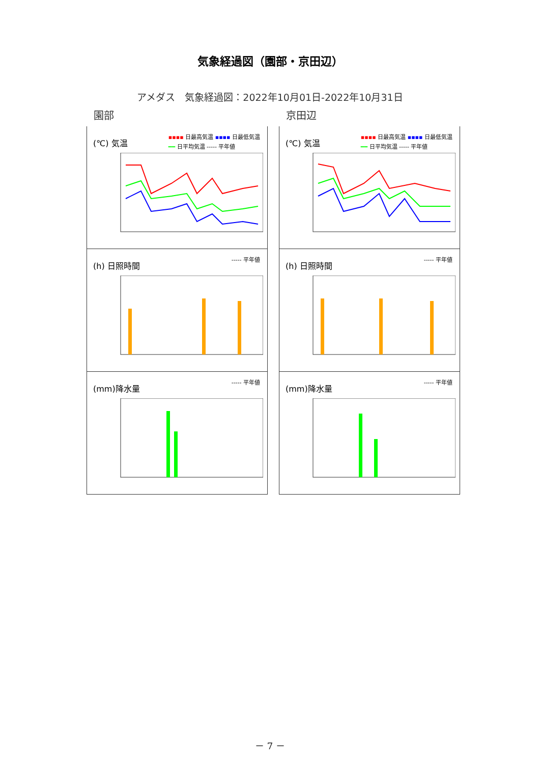気象経過図（園部・京田辺）
アメダス　気象経過図：2022年10月01日-2022年10月31日
園部
(℃) 気温
▪▪▪▪ 日最高気温 ▪▪▪▪ 日最低気温
━━ 日平均気温 ----- 平年値
(h) 日照時間
----- 平年値
(mm)降水量
----- 平年値
京田辺
(℃) 気温
▪▪▪▪ 日最高気温 ▪▪▪▪ 日最低気温
━━ 日平均気温 ----- 平年値
(h) 日照時間
----- 平年値
(mm)降水量
----- 平年値
－ 7 －